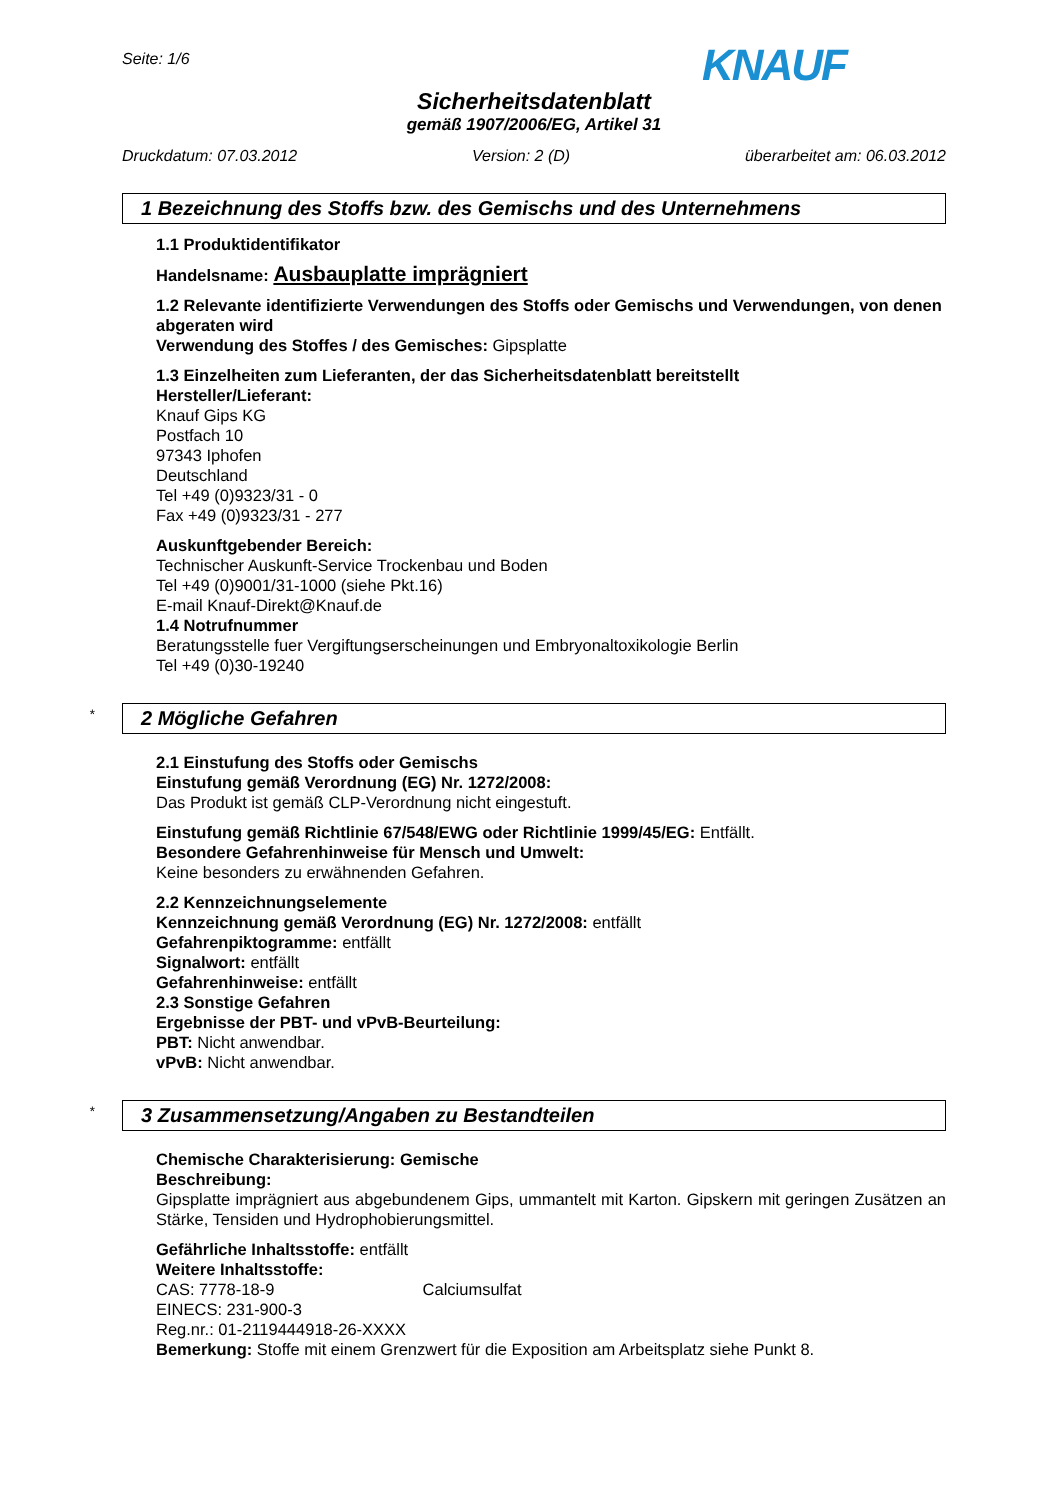Seite: 1/6
KNAUF
Sicherheitsdatenblatt
gemäß 1907/2006/EG, Artikel 31
Druckdatum: 07.03.2012 Version: 2 (D) überarbeitet am: 06.03.2012
1 Bezeichnung des Stoffs bzw. des Gemischs und des Unternehmens
1.1 Produktidentifikator
Handelsname: Ausbauplatte imprägniert
1.2 Relevante identifizierte Verwendungen des Stoffs oder Gemischs und Verwendungen, von denen abgeraten wird
Verwendung des Stoffes / des Gemisches: Gipsplatte
1.3 Einzelheiten zum Lieferanten, der das Sicherheitsdatenblatt bereitstellt
Hersteller/Lieferant:
Knauf Gips KG
Postfach 10
97343 Iphofen
Deutschland
Tel +49 (0)9323/31 - 0
Fax +49 (0)9323/31 - 277
Auskunftgebender Bereich:
Technischer Auskunft-Service Trockenbau und Boden
Tel +49 (0)9001/31-1000 (siehe Pkt.16)
E-mail Knauf-Direkt@Knauf.de
1.4 Notrufnummer
Beratungsstelle fuer Vergiftungserscheinungen und Embryonaltoxikologie Berlin
Tel +49 (0)30-19240
* 2 Mögliche Gefahren
2.1 Einstufung des Stoffs oder Gemischs
Einstufung gemäß Verordnung (EG) Nr. 1272/2008:
Das Produkt ist gemäß CLP-Verordnung nicht eingestuft.
Einstufung gemäß Richtlinie 67/548/EWG oder Richtlinie 1999/45/EG: Entfällt.
Besondere Gefahrenhinweise für Mensch und Umwelt:
Keine besonders zu erwähnenden Gefahren.
2.2 Kennzeichnungselemente
Kennzeichnung gemäß Verordnung (EG) Nr. 1272/2008: entfällt
Gefahrenpiktogramme: entfällt
Signalwort: entfällt
Gefahrenhinweise: entfällt
2.3 Sonstige Gefahren
Ergebnisse der PBT- und vPvB-Beurteilung:
PBT: Nicht anwendbar.
vPvB: Nicht anwendbar.
* 3 Zusammensetzung/Angaben zu Bestandteilen
Chemische Charakterisierung: Gemische
Beschreibung:
Gipsplatte imprägniert aus abgebundenem Gips, ummantelt mit Karton. Gipskern mit geringen Zusätzen an Stärke, Tensiden und Hydrophobierungsmittel.
Gefährliche Inhaltsstoffe: entfällt
Weitere Inhaltsstoffe:
CAS: 7778-18-9 Calciumsulfat
EINECS: 231-900-3
Reg.nr.: 01-2119444918-26-XXXX
Bemerkung: Stoffe mit einem Grenzwert für die Exposition am Arbeitsplatz siehe Punkt 8.